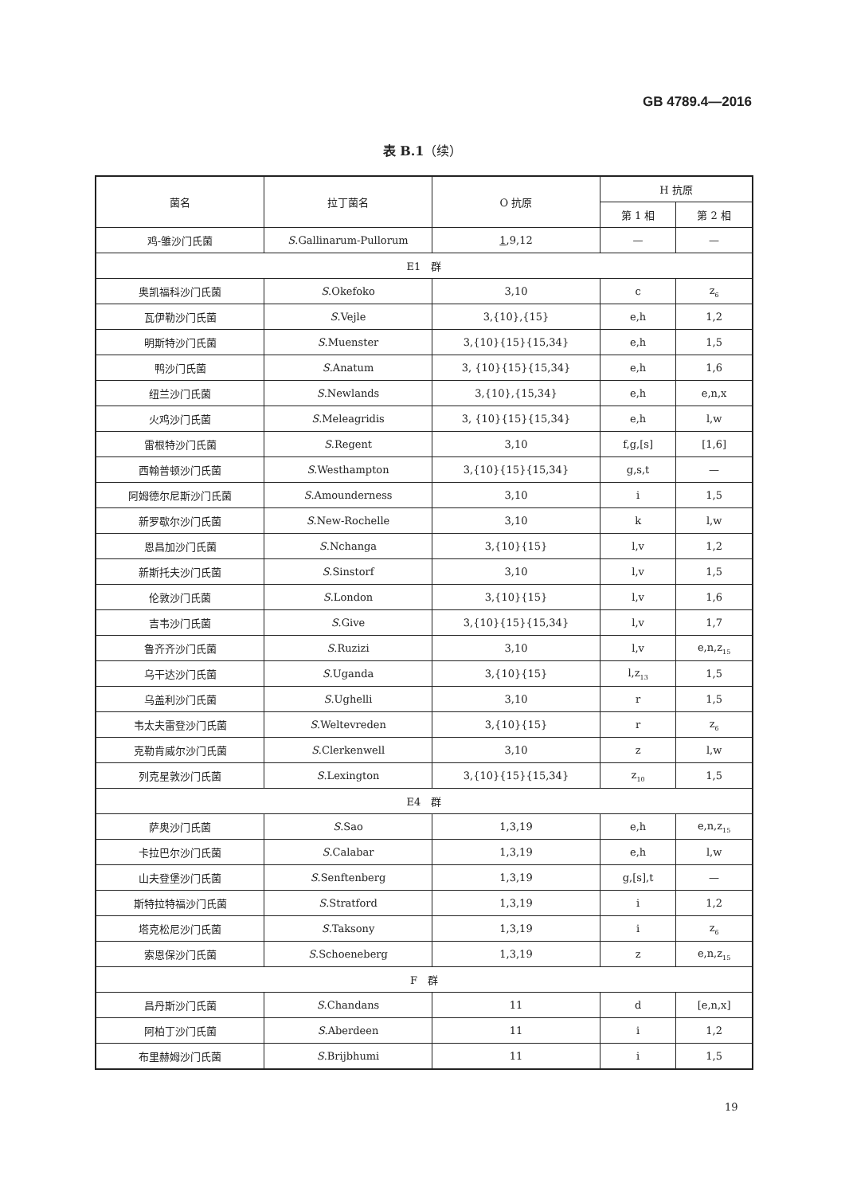GB 4789.4—2016
表 B.1（续）
| 菌名 | 拉丁菌名 | O 抗原 | H 抗原 | |
| --- | --- | --- | --- | --- |
| | | | 第 1 相 | 第 2 相 |
| 鸡-雏沙门氏菌 | S .Gallinarum-Pullorum | 1 ,9,12 | — | — |
| E1 群 | | | | |
| 奥凯福科沙门氏菌 | S .Okefoko | 3,10 | c | z<sub>6</sub> |
| 瓦伊勒沙门氏菌 | S .Vejle | 3,{10},{15} | e,h | 1,2 |
| 明斯特沙门氏菌 | S .Muenster | 3,{10}{15}{15,34} | e,h | 1,5 |
| 鸭沙门氏菌 | S .Anatum | 3, {10}{15}{15,34} | e,h | 1,6 |
| 纽兰沙门氏菌 | S .Newlands | 3,{10},{15,34} | e,h | e,n,x |
| 火鸡沙门氏菌 | S .Meleagridis | 3, {10}{15}{15,34} | e,h | l,w |
| 雷根特沙门氏菌 | S .Regent | 3,10 | f,g,[s] | [1,6] |
| 西翰普顿沙门氏菌 | S .Westhampton | 3,{10}{15}{15,34} | g,s,t | — |
| 阿姆德尔尼斯沙门氏菌 | S .Amounderness | 3,10 | i | 1,5 |
| 新罗歇尔沙门氏菌 | S .New-Rochelle | 3,10 | k | l,w |
| 恩昌加沙门氏菌 | S .Nchanga | 3,{10}{15} | l,v | 1,2 |
| 新斯托夫沙门氏菌 | S .Sinstorf | 3,10 | l,v | 1,5 |
| 伦敦沙门氏菌 | S .London | 3,{10}{15} | l,v | 1,6 |
| 吉韦沙门氏菌 | S .Give | 3,{10}{15}{15,34} | l,v | 1,7 |
| 鲁齐齐沙门氏菌 | S .Ruzizi | 3,10 | l,v | e,n,z<sub>15</sub> |
| 乌干达沙门氏菌 | S .Uganda | 3,{10}{15} | l,z<sub>13</sub> | 1,5 |
| 乌盖利沙门氏菌 | S .Ughelli | 3,10 | r | 1,5 |
| 韦太夫雷登沙门氏菌 | S .Weltevreden | 3,{10}{15} | r | z<sub>6</sub> |
| 克勒肯威尔沙门氏菌 | S .Clerkenwell | 3,10 | z | l,w |
| 列克星敦沙门氏菌 | S .Lexington | 3,{10}{15}{15,34} | z<sub>10</sub> | 1,5 |
| E4 群 | | | | |
| 萨奥沙门氏菌 | S .Sao | 1,3,19 | e,h | e,n,z<sub>15</sub> |
| 卡拉巴尔沙门氏菌 | S .Calabar | 1,3,19 | e,h | l,w |
| 山夫登堡沙门氏菌 | S .Senftenberg | 1,3,19 | g,[s],t | — |
| 斯特拉特福沙门氏菌 | S .Stratford | 1,3,19 | i | 1,2 |
| 塔克松尼沙门氏菌 | S .Taksony | 1,3,19 | i | z<sub>6</sub> |
| 索恩保沙门氏菌 | S .Schoeneberg | 1,3,19 | z | e,n,z<sub>15</sub> |
| F 群 | | | | |
| 昌丹斯沙门氏菌 | S .Chandans | 11 | d | [e,n,x] |
| 阿柏丁沙门氏菌 | S .Aberdeen | 11 | i | 1,2 |
| 布里赫姆沙门氏菌 | S .Brijbhumi | 11 | i | 1,5 |
19